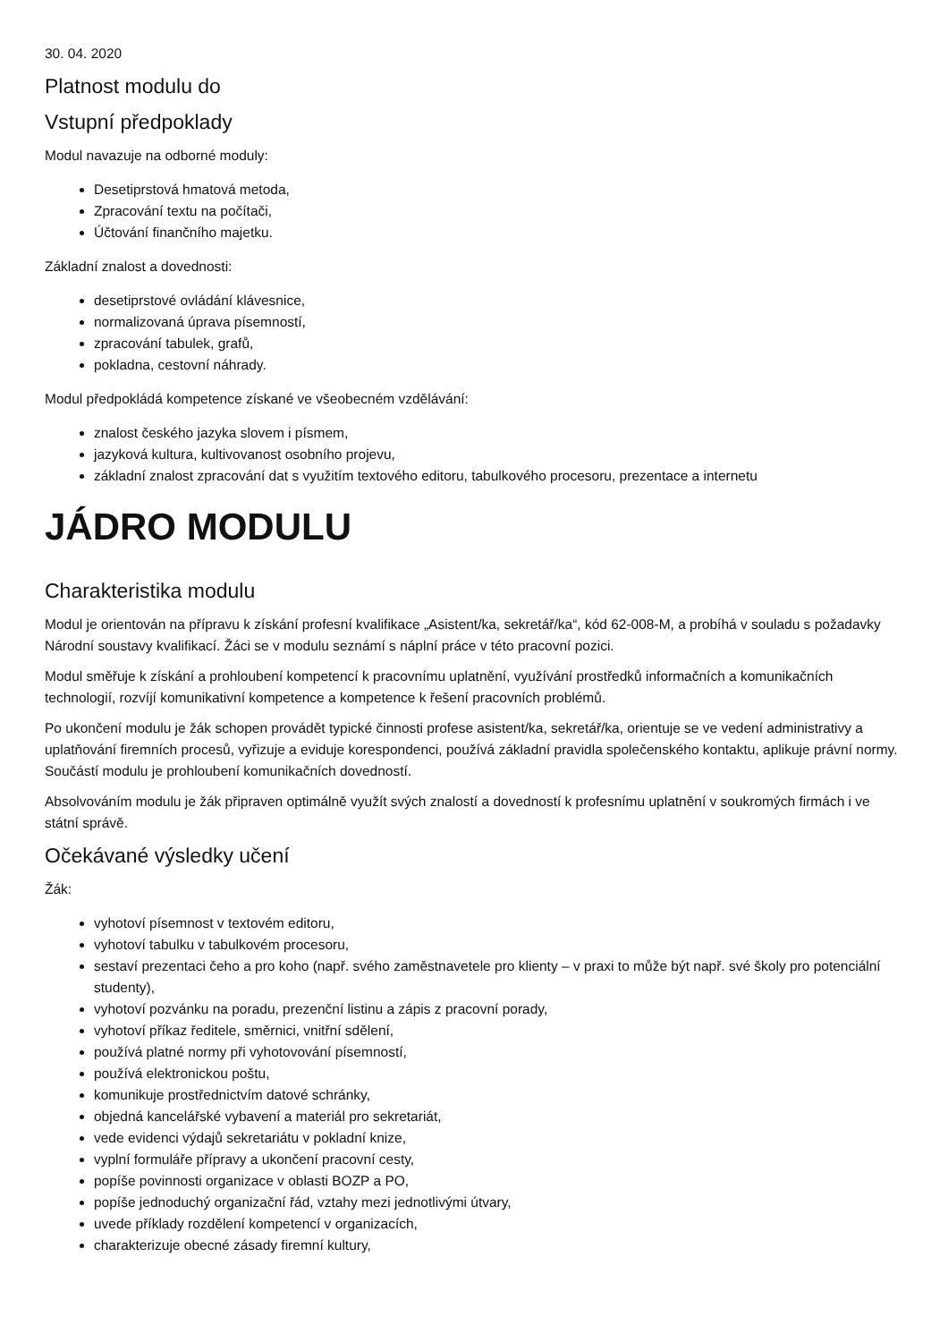30. 04. 2020
Platnost modulu do
Vstupní předpoklady
Modul navazuje na odborné moduly:
Desetiprstová hmatová metoda,
Zpracování textu na počítači,
Účtování finančního majetku.
Základní znalost a dovednosti:
desetiprstové ovládání klávesnice,
normalizovaná úprava písemností,
zpracování tabulek, grafů,
pokladna, cestovní náhrady.
Modul předpokládá kompetence získané ve všeobecném vzdělávání:
znalost českého jazyka slovem i písmem,
jazyková kultura, kultivovanost osobního projevu,
základní znalost zpracování dat s využitím textového editoru, tabulkového procesoru, prezentace a internetu
JÁDRO MODULU
Charakteristika modulu
Modul je orientován na přípravu k získání profesní kvalifikace „Asistent/ka, sekretář/ka“, kód 62-008-M, a probíhá v souladu s požadavky Národní soustavy kvalifikací. Žáci se v modulu seznámí s náplní práce v této pracovní pozici.
Modul směřuje k získání a prohloubení kompetencí k pracovnímu uplatnění, využívání prostředků informačních a komunikačních technologií, rozvíjí komunikativní kompetence a kompetence k řešení pracovních problémů.
Po ukončení modulu je žák schopen provádět typické činnosti profese asistent/ka, sekretář/ka, orientuje se ve vedení administrativy a uplatňování firemních procesů, vyřizuje a eviduje korespondenci, používá základní pravidla společenského kontaktu, aplikuje právní normy. Součástí modulu je prohloubení komunikačních dovedností.
Absolvováním modulu je žák připraven optimálně využít svých znalostí a dovedností k profesnímu uplatnění v soukromých firmách i ve státní správě.
Očekávané výsledky učení
Žák:
vyhotoví písemnost v textovém editoru,
vyhotoví tabulku v tabulkovém procesoru,
sestaví prezentaci čeho a pro koho (např. svého zaměstnavetele pro klienty – v praxi to může být např. své školy pro potenciální studenty),
vyhotoví pozvánku na poradu, prezenční listinu a zápis z pracovní porady,
vyhotoví příkaz ředitele, směrnici, vnitřní sdělení,
používá platné normy při vyhotovování písemností,
používá elektronickou poštu,
komunikuje prostřednictvím datové schránky,
objedná kancelářské vybavení a materiál pro sekretariát,
vede evidenci výdajů sekretariátu v pokladní knize,
vyplní formuláře přípravy a ukončení pracovní cesty,
popíše povinnosti organizace v oblasti BOZP a PO,
popíše jednoduchý organizační řád, vztahy mezi jednotlivými útvary,
uvede příklady rozdělení kompetencí v organizacích,
charakterizuje obecné zásady firemní kultury,